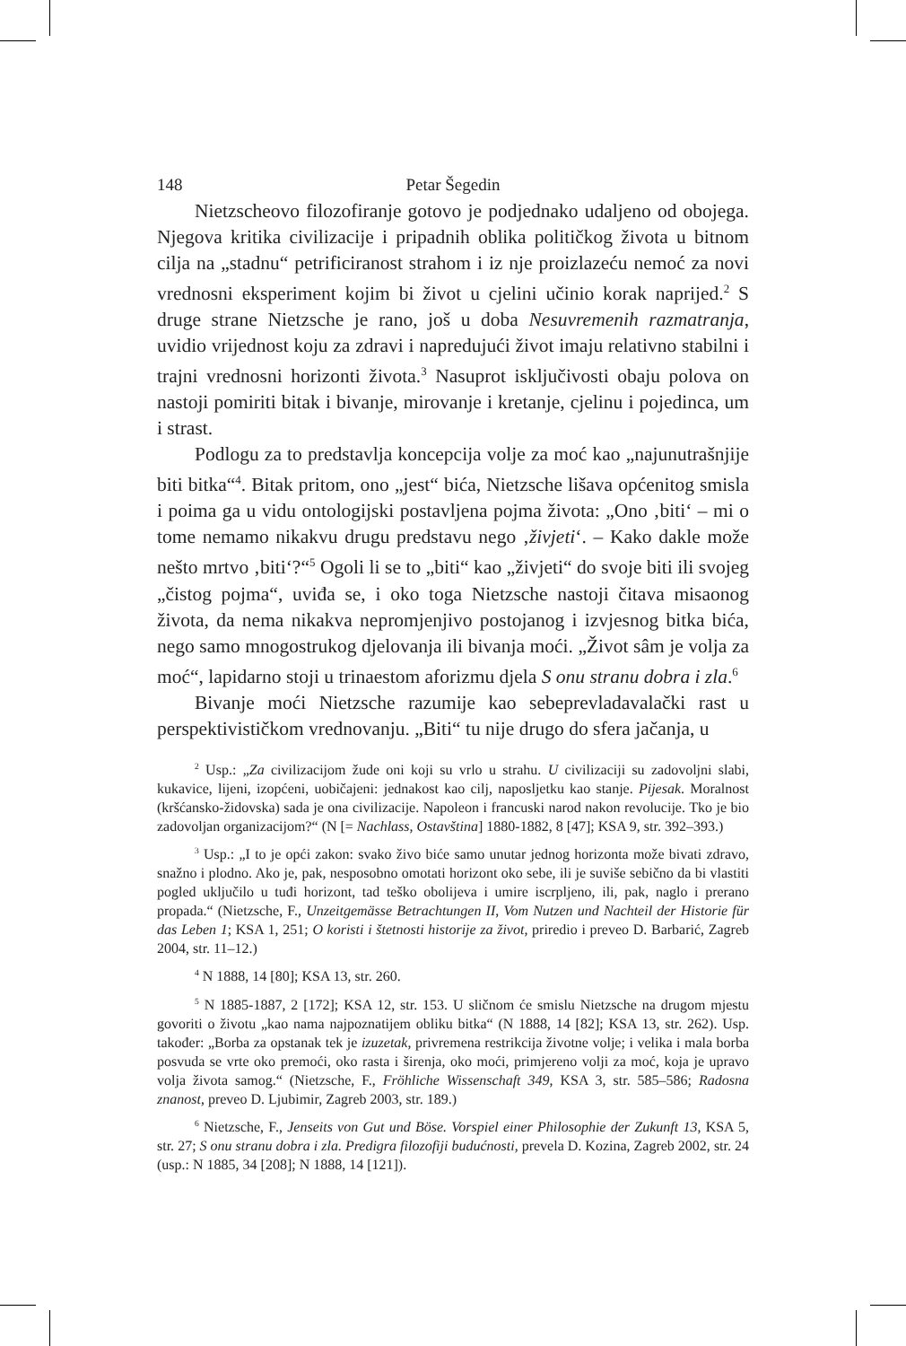148 Petar Šegedin
Nietzscheovo filozofiranje gotovo je podjednako udaljeno od obojega. Njegova kritika civilizacije i pripadnih oblika političkog života u bitnom cilja na „stadnu“ petrificiranost strahom i iz nje proizlazeću nemoć za novi vrednosni eksperiment kojim bi život u cjelini učinio korak naprijed.<sup>2</sup> S druge strane Nietzsche je rano, još u doba Nesuvremenih razmatranja, uvidio vrijednost koju za zdravi i napredujući život imaju relativno stabilni i trajni vrednosni horizonti života.<sup>3</sup> Nasuprot isključivosti obaju polova on nastoji pomiriti bitak i bivanje, mirovanje i kretanje, cjelinu i pojedinca, um i strast.
Podlogu za to predstavlja koncepcija volje za moć kao „najunutrašnjije biti bitka“<sup>4</sup>. Bitak pritom, ono „jest“ bića, Nietzsche lišava općenitog smisla i poima ga u vidu ontologijski postavljena pojma života: „Ono ‚biti‘ – mi o tome nemamo nikakvu drugu predstavu nego ‚živjeti‘. – Kako dakle može nešto mrtvo ‚biti‘?“<sup>5</sup> Ogoli li se to „biti“ kao „živjeti“ do svoje biti ili svojeg „čistog pojma“, uviđa se, i oko toga Nietzsche nastoji čitava misaonog života, da nema nikakva nepromjenjivo postojanog i izvjesnog bitka bića, nego samo mnogostrukog djelovanja ili bivanja moći. „Život sâm je volja za moć“, lapidarno stoji u trinaestom aforizmu djela S onu stranu dobra i zla.<sup>6</sup>
Bivanje moći Nietzsche razumije kao sebeprevladavalački rast u perspektivističkom vrednovanju. „Biti“ tu nije drugo do sfera jačanja, u
<sup>2</sup> Usp.: „Za civilizacijom žude oni koji su vrlo u strahu. U civilizaciji su zadovoljni slabi, kukavice, lijeni, izopćeni, uobičajeni: jednakost kao cilj, naposljetku kao stanje. Pijesak. Moralnost (kršćansko-židovska) sada je ona civilizacije. Napoleon i francuski narod nakon revolucije. Tko je bio zadovoljan organizacijom?“ (N [= Nachlass, Ostavština] 1880-1882, 8 [47]; KSA 9, str. 392–393.)
<sup>3</sup> Usp.: „I to je opći zakon: svako živo biće samo unutar jednog horizonta može bivati zdravo, snažno i plodno. Ako je, pak, nesposobno omotati horizont oko sebe, ili je suviše sebično da bi vlastiti pogled uključilo u tuđi horizont, tad teško obolijeva i umire iscrpljeno, ili, pak, naglo i prerano propada.“ (Nietzsche, F., Unzeitgemässe Betrachtungen II, Vom Nutzen und Nachteil der Historie für das Leben 1; KSA 1, 251; O koristi i štetnosti historije za život, priredio i preveo D. Barbarić, Zagreb 2004, str. 11–12.)
<sup>4</sup> N 1888, 14 [80]; KSA 13, str. 260.
<sup>5</sup> N 1885-1887, 2 [172]; KSA 12, str. 153. U sličnom će smislu Nietzsche na drugom mjestu govoriti o životu „kao nama najpoznatijem obliku bitka“ (N 1888, 14 [82]; KSA 13, str. 262). Usp. također: „Borba za opstanak tek je izuzetak, privremena restrikcija životne volje; i velika i mala borba posvuda se vrte oko premoći, oko rasta i širenja, oko moći, primjereno volji za moć, koja je upravo volja života samog.“ (Nietzsche, F., Fröhliche Wissenschaft 349, KSA 3, str. 585–586; Radosna znanost, preveo D. Ljubimir, Zagreb 2003, str. 189.)
<sup>6</sup> Nietzsche, F., Jenseits von Gut und Böse. Vorspiel einer Philosophie der Zukunft 13, KSA 5, str. 27; S onu stranu dobra i zla. Predigra filozofiji budućnosti, prevela D. Kozina, Zagreb 2002, str. 24 (usp.: N 1885, 34 [208]; N 1888, 14 [121]).